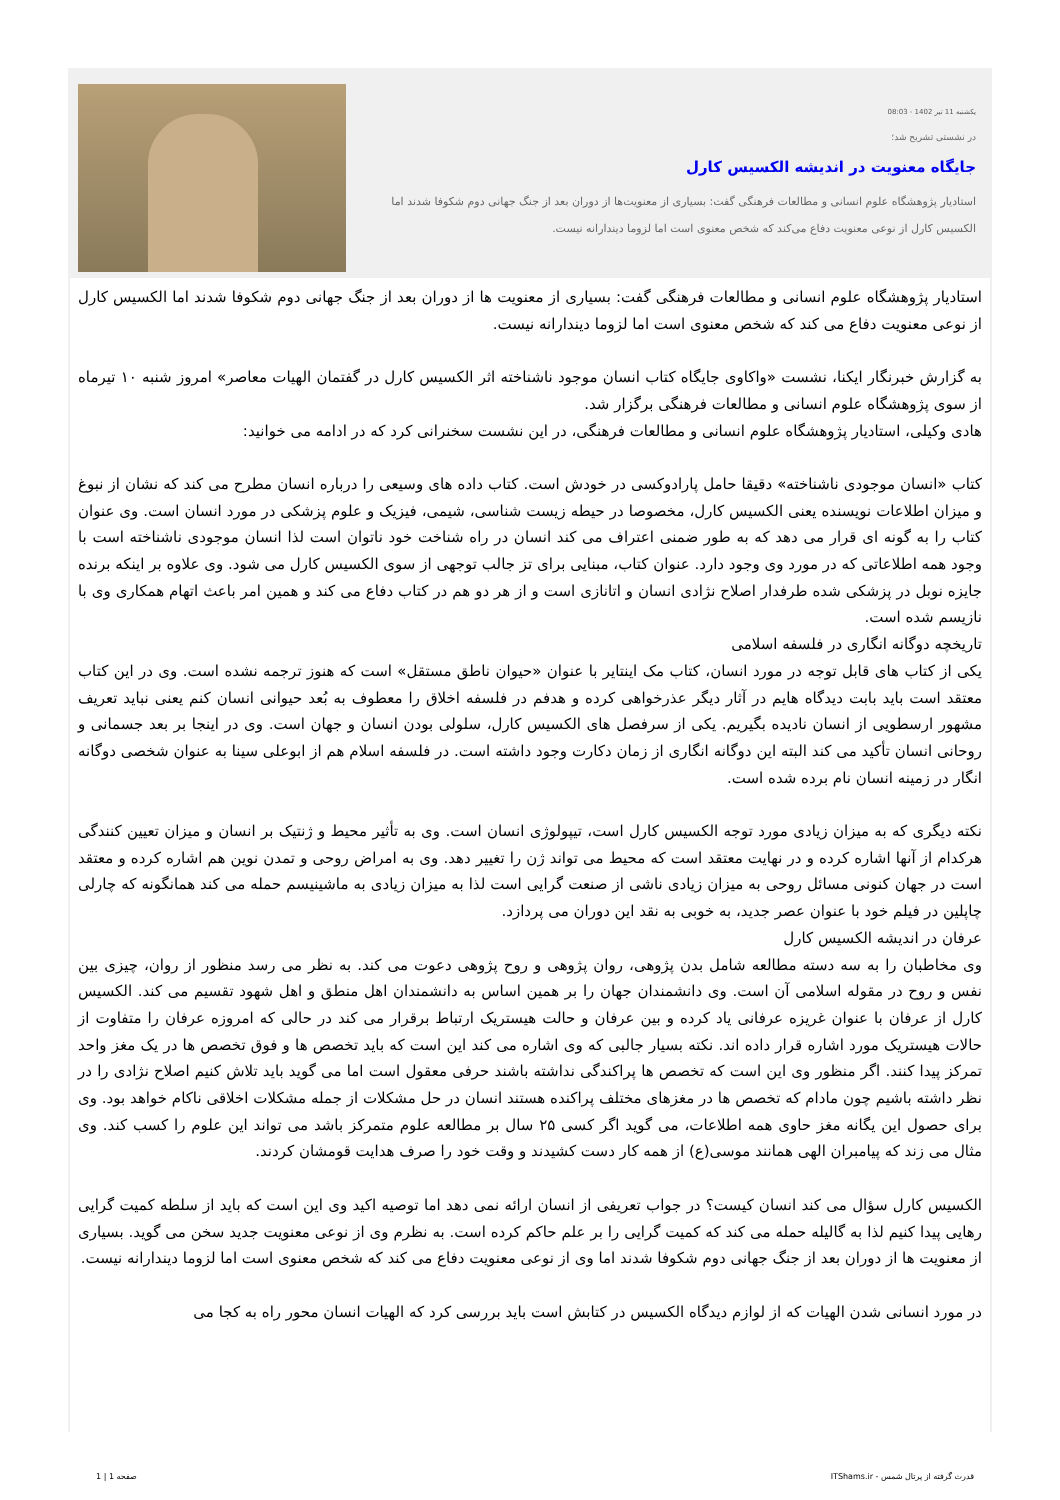یکشنبه 11 تیر 1402 - 08:03
در نشستی تشریح شد؛
جایگاه معنویت در اندیشه الکسیس کارل
استادیار پژوهشگاه علوم انسانی و مطالعات فرهنگی گفت: بسیاری از معنویت‌ها از دوران بعد از جنگ جهانی دوم شکوفا شدند اما الکسیس کارل از نوعی معنویت دفاع می‌کند که شخص معنوی است اما لزوما دیندارانه نیست.
استادیار پژوهشگاه علوم انسانی و مطالعات فرهنگی گفت: بسیاری از معنویت ها از دوران بعد از جنگ جهانی دوم شکوفا شدند اما الکسیس کارل از نوعی معنویت دفاع می کند که شخص معنوی است اما لزوما دیندارانه نیست.
به گزارش خبرنگار ایکنا، نشست «واکاوی جایگاه کتاب انسان موجود ناشناخته اثر الکسیس کارل در گفتمان الهیات معاصر» امروز شنبه ۱۰ تیرماه از سوی پژوهشگاه علوم انسانی و مطالعات فرهنگی برگزار شد.
هادی وکیلی، استادیار پژوهشگاه علوم انسانی و مطالعات فرهنگی، در این نشست سخنرانی کرد که در ادامه می خوانید:
کتاب «انسان موجودی ناشناخته» دقیقا حامل پارادوکسی در خودش است. کتاب داده های وسیعی را درباره انسان مطرح می کند که نشان از نبوغ و میزان اطلاعات نویسنده یعنی الکسیس کارل، مخصوصا در حیطه زیست شناسی، شیمی، فیزیک و علوم پزشکی در مورد انسان است. وی عنوان کتاب را به گونه ای قرار می دهد که به طور ضمنی اعتراف می کند انسان در راه شناخت خود ناتوان است لذا انسان موجودی ناشناخته است با وجود همه اطلاعاتی که در مورد وی وجود دارد. عنوان کتاب، مبنایی برای تز جالب توجهی از سوی الکسیس کارل می شود. وی علاوه بر اینکه برنده جایزه نوبل در پزشکی شده طرفدار اصلاح نژادی انسان و اتانازی است و از هر دو هم در کتاب دفاع می کند و همین امر باعث اتهام همکاری وی با نازیسم شده است.
تاریخچه دوگانه انگاری در فلسفه اسلامی
یکی از کتاب های قابل توجه در مورد انسان، کتاب مک اینتایر با عنوان «حیوان ناطق مستقل» است که هنوز ترجمه نشده است. وی در این کتاب معتقد است باید بابت دیدگاه هایم در آثار دیگر عذرخواهی کرده و هدفم در فلسفه اخلاق را معطوف به بُعد حیوانی انسان کنم یعنی نباید تعریف مشهور ارسطویی از انسان نادیده بگیریم. یکی از سرفصل های الکسیس کارل، سلولی بودن انسان و جهان است. وی در اینجا بر بعد جسمانی و روحانی انسان تأکید می کند البته این دوگانه انگاری از زمان دکارت وجود داشته است. در فلسفه اسلام هم از ابوعلی سینا به عنوان شخصی دوگانه انگار در زمینه انسان نام برده شده است.
نکته دیگری که به میزان زیادی مورد توجه الکسیس کارل است، تیپولوژی انسان است. وی به تأثیر محیط و ژنتیک بر انسان و میزان تعیین کنندگی هرکدام از آنها اشاره کرده و در نهایت معتقد است که محیط می تواند ژن را تغییر دهد. وی به امراض روحی و تمدن نوین هم اشاره کرده و معتقد است در جهان کنونی مسائل روحی به میزان زیادی ناشی از صنعت گرایی است لذا به میزان زیادی به ماشینیسم حمله می کند همانگونه که چارلی چاپلین در فیلم خود با عنوان عصر جدید، به خوبی به نقد این دوران می پردازد.
عرفان در اندیشه الکسیس کارل
وی مخاطبان را به سه دسته مطالعه شامل بدن پژوهی، روان پژوهی و روح پژوهی دعوت می کند. به نظر می رسد منظور از روان، چیزی بین نفس و روح در مقوله اسلامی آن است. وی دانشمندان جهان را بر همین اساس به دانشمندان اهل منطق و اهل شهود تقسیم می کند. الکسیس کارل از عرفان با عنوان غریزه عرفانی یاد کرده و بین عرفان و حالت هیستریک ارتباط برقرار می کند در حالی که امروزه عرفان را متفاوت از حالات هیستریک مورد اشاره قرار داده اند. نکته بسیار جالبی که وی اشاره می کند این است که باید تخصص ها و فوق تخصص ها در یک مغز واحد تمرکز پیدا کنند. اگر منظور وی این است که تخصص ها پراکندگی نداشته باشند حرفی معقول است اما می گوید باید تلاش کنیم اصلاح نژادی را در نظر داشته باشیم چون مادام که تخصص ها در مغزهای مختلف پراکنده هستند انسان در حل مشکلات از جمله مشکلات اخلاقی ناکام خواهد بود. وی برای حصول این یگانه مغز حاوی همه اطلاعات، می گوید اگر کسی ۲۵ سال بر مطالعه علوم متمرکز باشد می تواند این علوم را کسب کند. وی مثال می زند که پیامبران الهی همانند موسی(ع) از همه کار دست کشیدند و وقت خود را صرف هدایت قومشان کردند.
الکسیس کارل سؤال می کند انسان کیست؟ در جواب تعریفی از انسان ارائه نمی دهد اما توصیه اکید وی این است که باید از سلطه کمیت گرایی رهایی پیدا کنیم لذا به گالیله حمله می کند که کمیت گرایی را بر علم حاکم کرده است. به نظرم وی از نوعی معنویت جدید سخن می گوید. بسیاری از معنویت ها از دوران بعد از جنگ جهانی دوم شکوفا شدند اما وی از نوعی معنویت دفاع می کند که شخص معنوی است اما لزوما دیندارانه نیست.
در مورد انسانی شدن الهیات که از لوازم دیدگاه الکسیس در کتابش است باید بررسی کرد که الهیات انسان محور راه به کجا می
قدرت گرفته از پرتال شمس - ITShams.ir صفحه 1 | 1